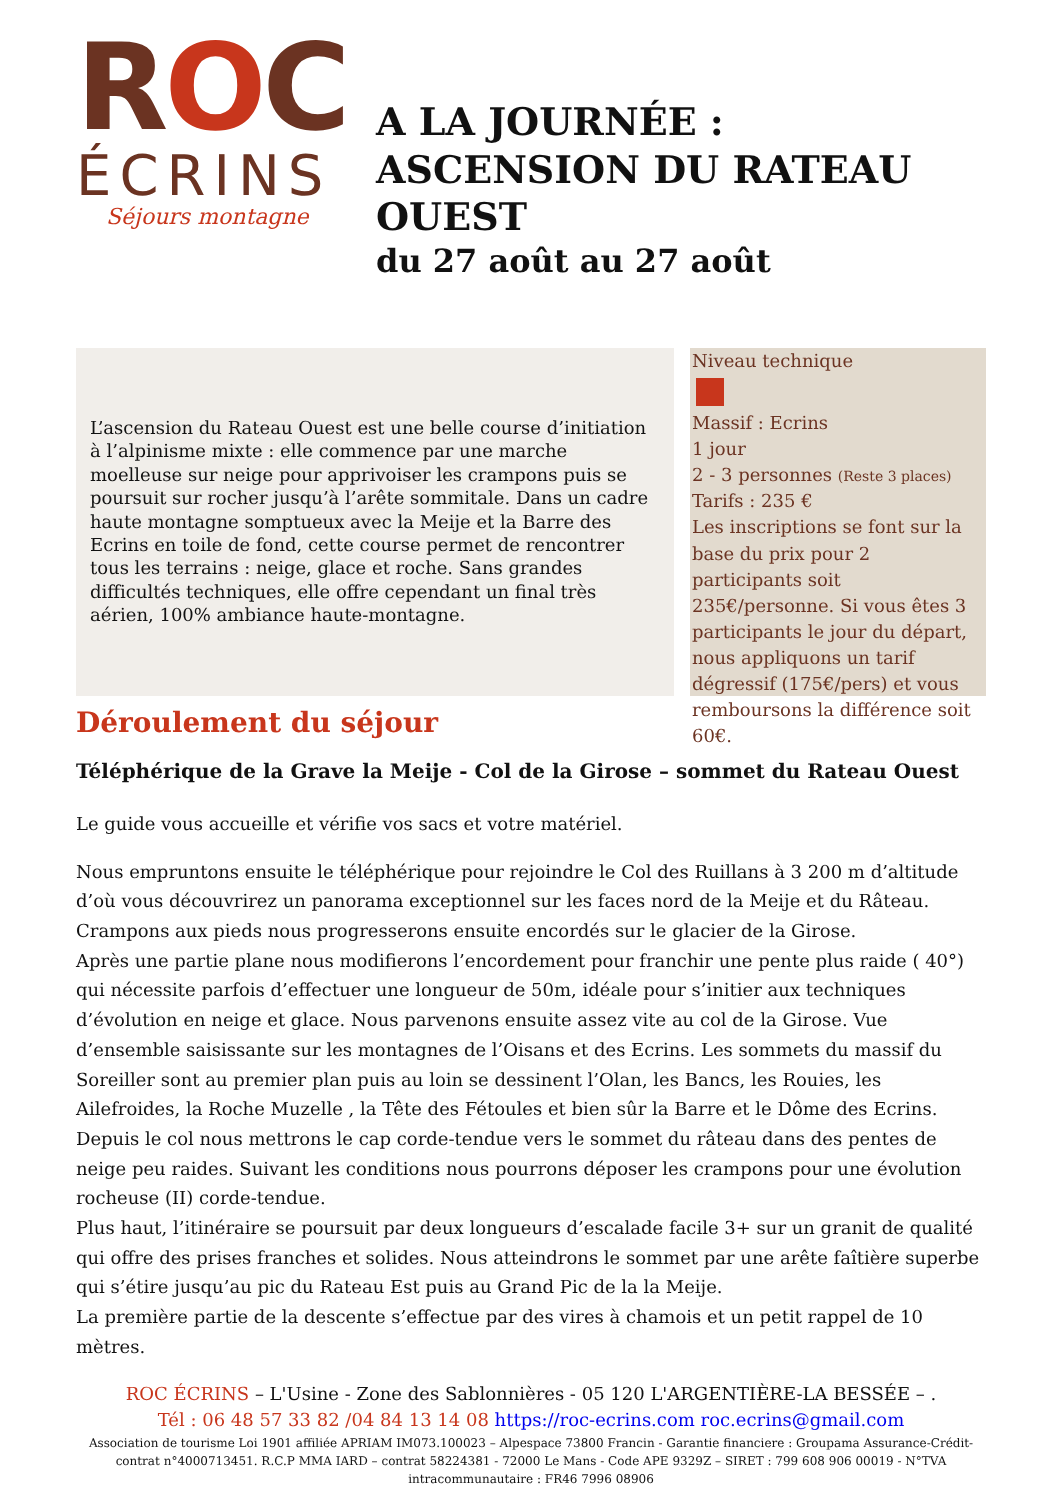ROC
ÉCRINS
Séjours montagne
A LA JOURNÉE : ASCENSION DU RATEAU OUEST
du 27 août au 27 août
L’ascension du Rateau Ouest est une belle course d’initiation à l’alpinisme mixte : elle commence par une marche moelleuse sur neige pour apprivoiser les crampons puis se poursuit sur rocher jusqu’à l’arête sommitale. Dans un cadre haute montagne somptueux avec la Meije et la Barre des Ecrins en toile de fond, cette course permet de rencontrer tous les terrains : neige, glace et roche. Sans grandes difficultés techniques, elle offre cependant un final très aérien, 100% ambiance haute-montagne.
Niveau technique
Massif : Ecrins
1 jour
2 - 3 personnes (Reste 3 places)
Tarifs : 235 €
Les inscriptions se font sur la base du prix pour 2 participants soit 235€/personne. Si vous êtes 3 participants le jour du départ, nous appliquons un tarif dégressif (175€/pers) et vous remboursons la différence soit 60€.
Déroulement du séjour
Téléphérique de la Grave la Meije - Col de la Girose – sommet du Rateau Ouest
Le guide vous accueille et vérifie vos sacs et votre matériel.
Nous empruntons ensuite le téléphérique pour rejoindre le Col des Ruillans à 3 200 m d’altitude d’où vous découvrirez un panorama exceptionnel sur les faces nord de la Meije et du Râteau. Crampons aux pieds nous progresserons ensuite encordés sur le glacier de la Girose.
Après une partie plane nous modifierons l’encordement pour franchir une pente plus raide ( 40°) qui nécessite parfois d’effectuer une longueur de 50m, idéale pour s’initier aux techniques d’évolution en neige et glace. Nous parvenons ensuite assez vite au col de la Girose. Vue d’ensemble saisissante sur les montagnes de l’Oisans et des Ecrins. Les sommets du massif du Soreiller sont au premier plan puis au loin se dessinent l’Olan, les Bancs, les Rouies, les Ailefroides, la Roche Muzelle , la Tête des Fétoules et bien sûr la Barre et le Dôme des Ecrins.
Depuis le col nous mettrons le cap corde-tendue vers le sommet du râteau dans des pentes de neige peu raides. Suivant les conditions nous pourrons déposer les crampons pour une évolution rocheuse (II) corde-tendue.
Plus haut, l’itinéraire se poursuit par deux longueurs d’escalade facile 3+ sur un granit de qualité qui offre des prises franches et solides. Nous atteindrons le sommet par une arête faîtière superbe qui s’étire jusqu’au pic du Rateau Est puis au Grand Pic de la la Meije.
La première partie de la descente s’effectue par des vires à chamois et un petit rappel de 10 mètres.
ROC ÉCRINS – L'Usine - Zone des Sablonnières - 05 120 L'ARGENTIÈRE-LA BESSÉE – .
Tél : 06 48 57 33 82 /04 84 13 14 08 https://roc-ecrins.com roc.ecrins@gmail.com
Association de tourisme Loi 1901 affiliée APRIAM IM073.100023 – Alpespace 73800 Francin - Garantie financiere : Groupama Assurance-Crédit- contrat n°4000713451. R.C.P MMA IARD – contrat 58224381 - 72000 Le Mans - Code APE 9329Z – SIRET : 799 608 906 00019 - N°TVA intracommunautaire : FR46 7996 08906